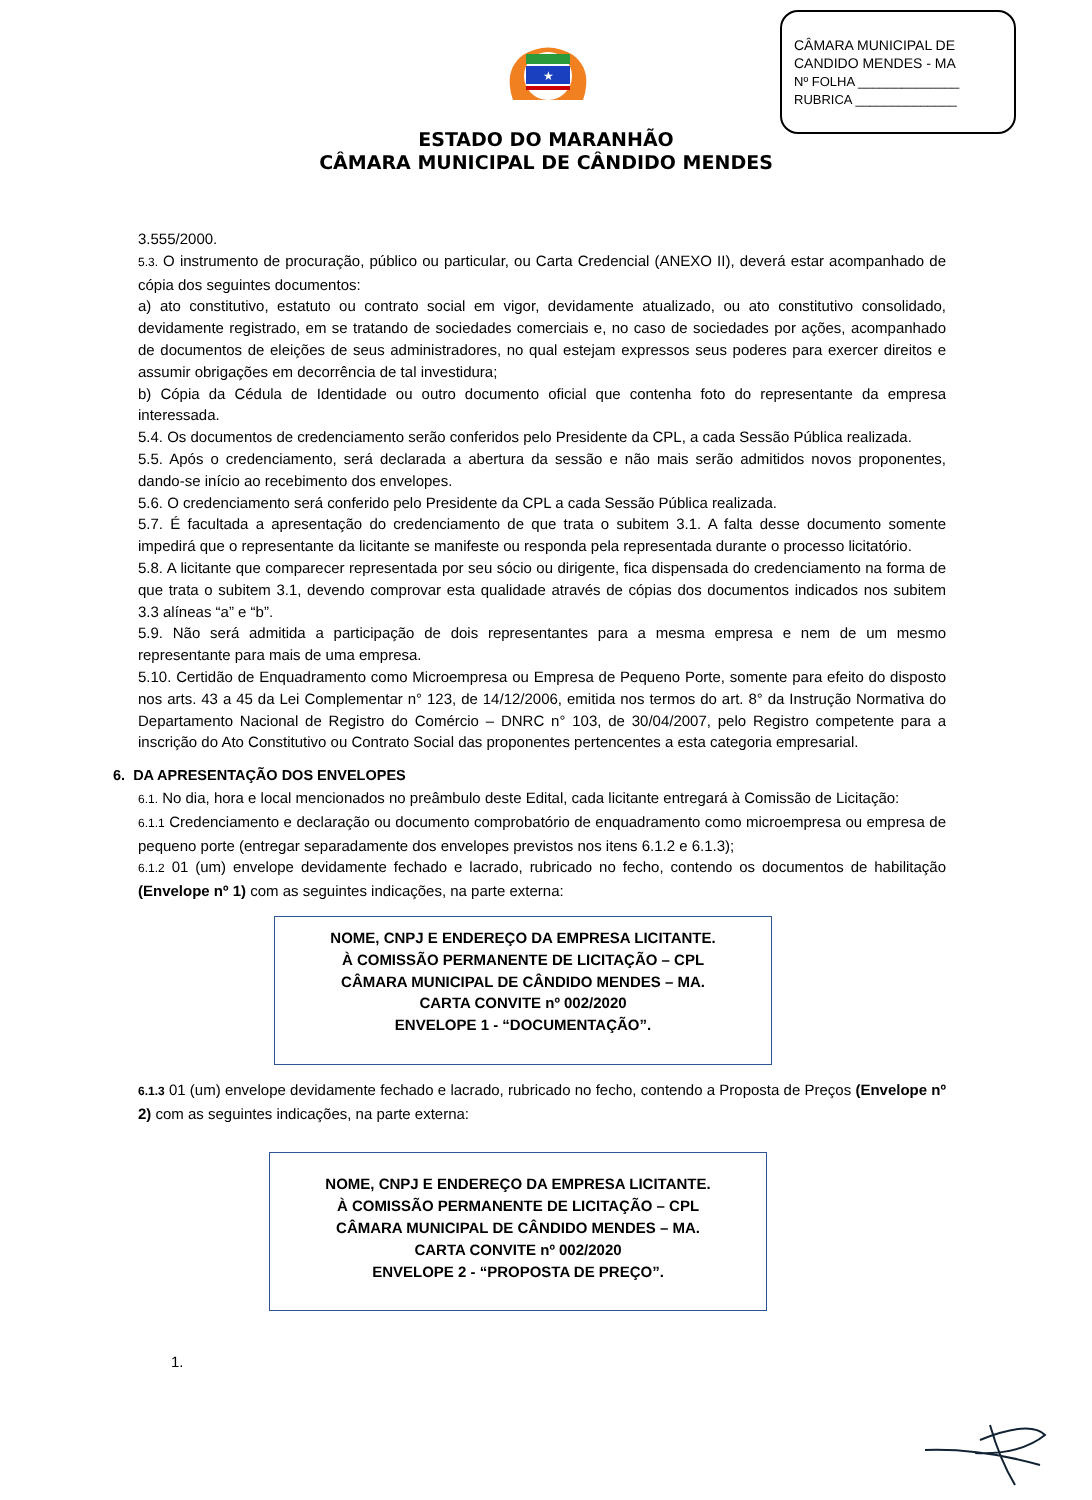CÂMARA MUNICIPAL DE
CANDIDO MENDES - MA
Nº FOLHA ______________
RUBRICA ______________
★
ESTADO DO MARANHÃO
CÂMARA MUNICIPAL DE CÂNDIDO MENDES
3.555/2000.
5.3. O instrumento de procuração, público ou particular, ou Carta Credencial (ANEXO II), deverá estar acompanhado de cópia dos seguintes documentos:
a) ato constitutivo, estatuto ou contrato social em vigor, devidamente atualizado, ou ato constitutivo consolidado, devidamente registrado, em se tratando de sociedades comerciais e, no caso de sociedades por ações, acompanhado de documentos de eleições de seus administradores, no qual estejam expressos seus poderes para exercer direitos e assumir obrigações em decorrência de tal investidura;
b) Cópia da Cédula de Identidade ou outro documento oficial que contenha foto do representante da empresa interessada.
5.4. Os documentos de credenciamento serão conferidos pelo Presidente da CPL, a cada Sessão Pública realizada.
5.5. Após o credenciamento, será declarada a abertura da sessão e não mais serão admitidos novos proponentes, dando-se início ao recebimento dos envelopes.
5.6. O credenciamento será conferido pelo Presidente da CPL a cada Sessão Pública realizada.
5.7. É facultada a apresentação do credenciamento de que trata o subitem 3.1. A falta desse documento somente impedirá que o representante da licitante se manifeste ou responda pela representada durante o processo licitatório.
5.8. A licitante que comparecer representada por seu sócio ou dirigente, fica dispensada do credenciamento na forma de que trata o subitem 3.1, devendo comprovar esta qualidade através de cópias dos documentos indicados nos subitem 3.3 alíneas “a” e “b”.
5.9. Não será admitida a participação de dois representantes para a mesma empresa e nem de um mesmo representante para mais de uma empresa.
5.10. Certidão de Enquadramento como Microempresa ou Empresa de Pequeno Porte, somente para efeito do disposto nos arts. 43 a 45 da Lei Complementar n° 123, de 14/12/2006, emitida nos termos do art. 8° da Instrução Normativa do Departamento Nacional de Registro do Comércio – DNRC n° 103, de 30/04/2007, pelo Registro competente para a inscrição do Ato Constitutivo ou Contrato Social das proponentes pertencentes a esta categoria empresarial.
6. DA APRESENTAÇÃO DOS ENVELOPES
6.1. No dia, hora e local mencionados no preâmbulo deste Edital, cada licitante entregará à Comissão de Licitação:
6.1.1 Credenciamento e declaração ou documento comprobatório de enquadramento como microempresa ou empresa de pequeno porte (entregar separadamente dos envelopes previstos nos itens 6.1.2 e 6.1.3);
6.1.2 01 (um) envelope devidamente fechado e lacrado, rubricado no fecho, contendo os documentos de habilitação (Envelope nº 1) com as seguintes indicações, na parte externa:
NOME, CNPJ E ENDEREÇO DA EMPRESA LICITANTE.
À COMISSÃO PERMANENTE DE LICITAÇÃO – CPL
CÂMARA MUNICIPAL DE CÂNDIDO MENDES – MA.
CARTA CONVITE nº 002/2020
ENVELOPE 1 - “DOCUMENTAÇÃO”.
6.1.3 01 (um) envelope devidamente fechado e lacrado, rubricado no fecho, contendo a Proposta de Preços (Envelope nº 2) com as seguintes indicações, na parte externa:
NOME, CNPJ E ENDEREÇO DA EMPRESA LICITANTE.
À COMISSÃO PERMANENTE DE LICITAÇÃO – CPL
CÂMARA MUNICIPAL DE CÂNDIDO MENDES – MA.
CARTA CONVITE nº 002/2020
ENVELOPE 2 - “PROPOSTA DE PREÇO”.
1.